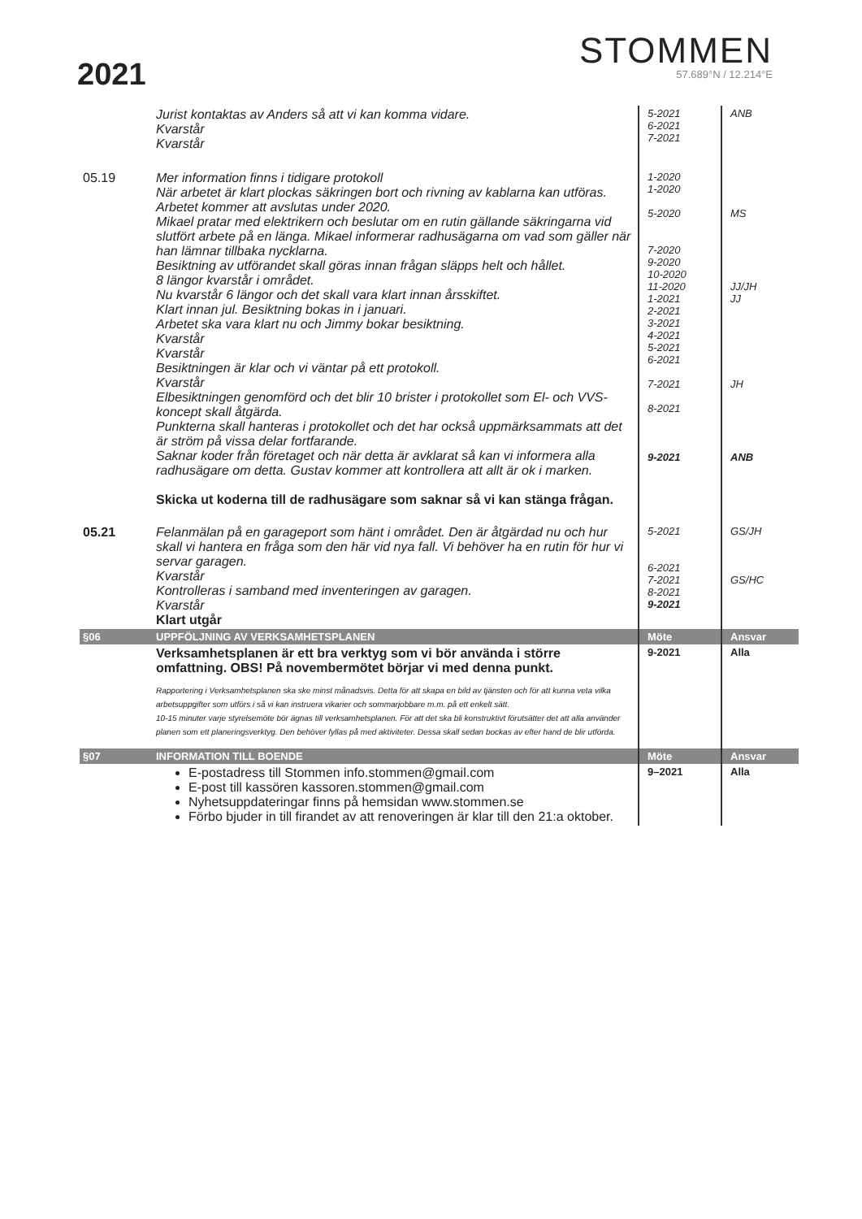2021
STOMMEN
57.689°N / 12.214°E
| | Jurist kontaktas av Anders så att vi kan komma vidare. Kvarstår Kvarstår | 5-2021 6-2021 7-2021 | ANB |
| 05.19 | Mer information finns i tidigare protokoll När arbetet är klart plockas säkringen bort och rivning av kablarna kan utföras. Arbetet kommer att avslutas under 2020. Mikael pratar med elektrikern och beslutar om en rutin gällande säkringarna vid slutfört arbete på en länga. Mikael informerar radhusägarna om vad som gäller när han lämnar tillbaka nycklarna. Besiktning av utförandet skall göras innan frågan släpps helt och hållet. 8 längor kvarstår i området. Nu kvarstår 6 längor och det skall vara klart innan årsskiftet. Klart innan jul. Besiktning bokas in i januari. Arbetet ska vara klart nu och Jimmy bokar besiktning. Kvarstår Kvarstår Besiktningen är klar och vi väntar på ett protokoll. Kvarstår Elbesiktningen genomförd och det blir 10 brister i protokollet som El- och VVS-koncept skall åtgärda. Punkterna skall hanteras i protokollet och det har också uppmärksammats att det är ström på vissa delar fortfarande. Saknar koder från företaget och när detta är avklarat så kan vi informera alla radhusägare om detta. Gustav kommer att kontrollera att allt är ok i marken. Skicka ut koderna till de radhusägare som saknar så vi kan stänga frågan. | 1-2020 1-2020 5-2020 7-2020 9-2020 10-2020 11-2020 1-2021 2-2021 3-2021 4-2021 5-2021 6-2021 7-2021 8-2021 9-2021 | MS JJ/JH JJ JH ANB |
| 05.21 | Felanmälan på en garageport som hänt i området. Den är åtgärdad nu och hur skall vi hantera en fråga som den här vid nya fall. Vi behöver ha en rutin för hur vi servar garagen. Kvarstår Kontrolleras i samband med inventeringen av garagen. Kvarstår Klart utgår | 5-2021 6-2021 7-2021 8-2021 9-2021 | GS/JH GS/HC |
| §06 | UPPFÖLJNING AV VERKSAMHETSPLANEN | Möte | Ansvar |
| | Verksamhetsplanen är ett bra verktyg som vi bör använda i större omfattning. OBS! På novembermötet börjar vi med denna punkt. Rapportering i Verksamhetsplanen ska ske minst månadsvis. Detta för att skapa en bild av tjänsten och för att kunna veta vilka arbetsuppgifter som utförs i så vi kan instruera vikarier och sommarjobbare m.m. på ett enkelt sätt. 10-15 minuter varje styrelsemöte bör ägnas till verksamhetsplanen. För att det ska bli konstruktivt förutsätter det att alla använder planen som ett planeringsverktyg. Den behöver fyllas på med aktiviteter. Dessa skall sedan bockas av efter hand de blir utförda. | 9-2021 | Alla |
| §07 | INFORMATION TILL BOENDE | Möte | Ansvar |
| | E-postadress till Stommen info.stommen@gmail.com E-post till kassören kassoren.stommen@gmail.com Nyhetsuppdateringar finns på hemsidan www.stommen.se Förbo bjuder in till firandet av att renoveringen är klar till den 21:a oktober. | 9–2021 | Alla |